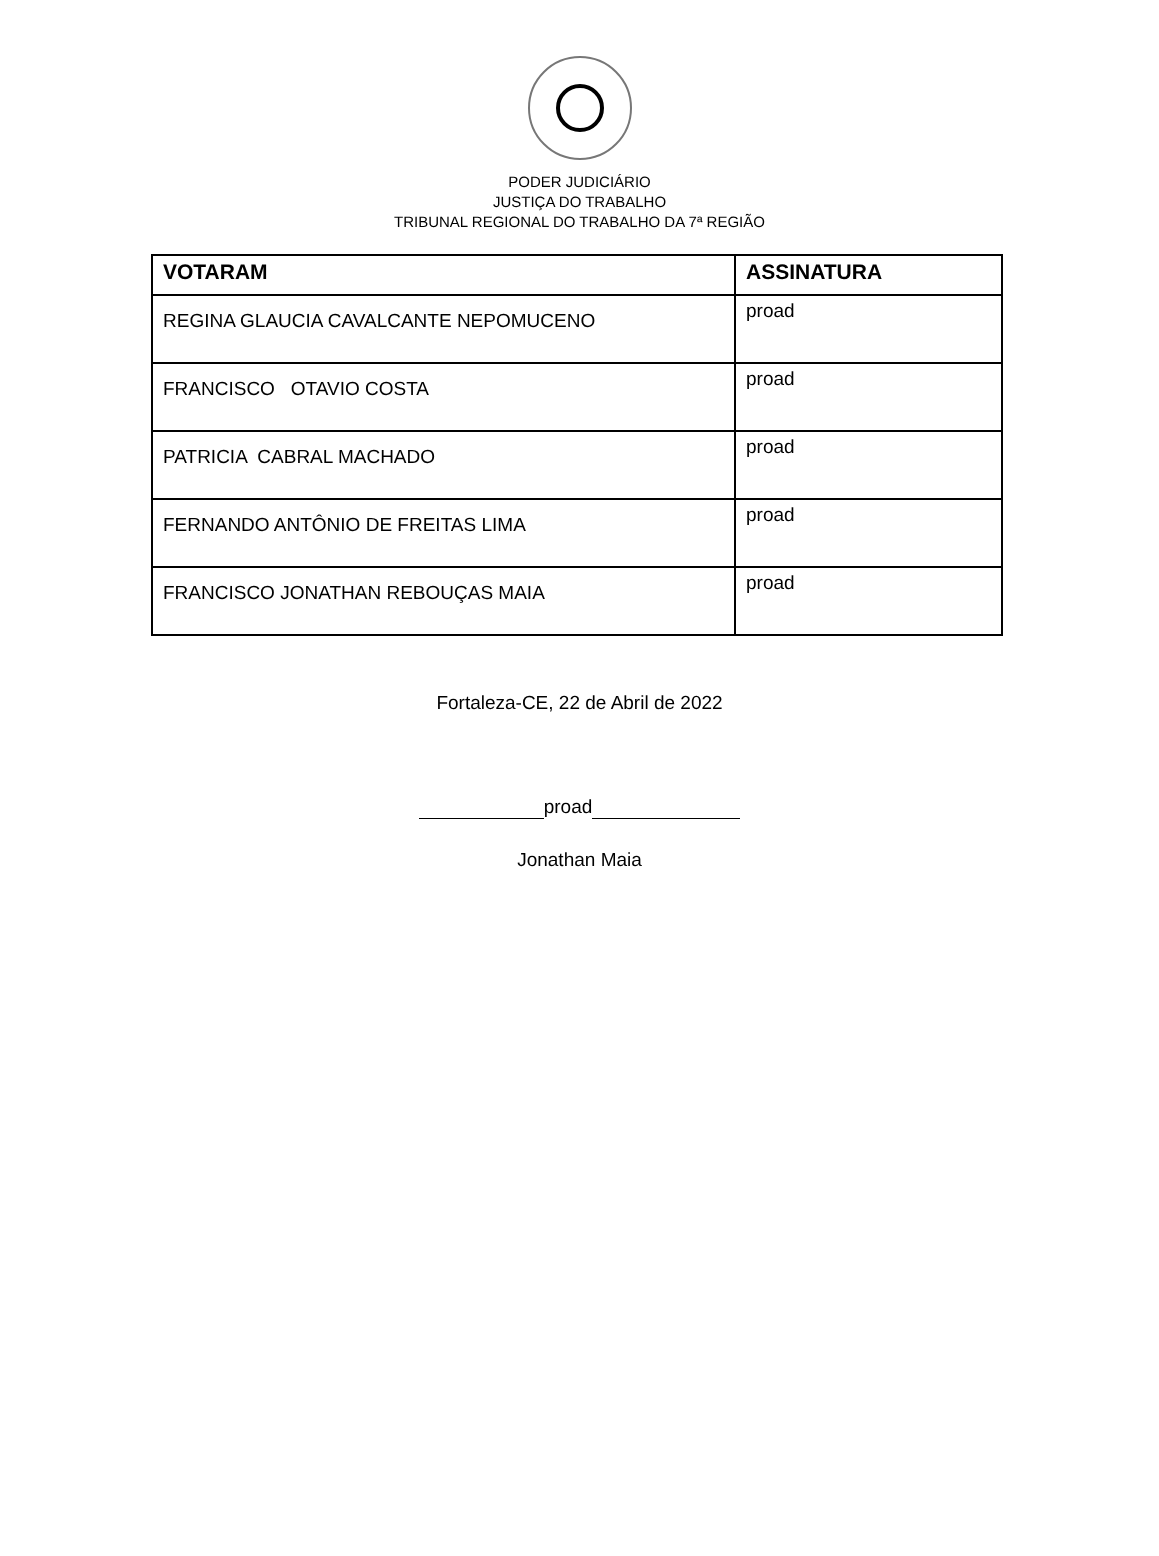PODER JUDICIÁRIO
JUSTIÇA DO TRABALHO
TRIBUNAL REGIONAL DO TRABALHO DA 7ª REGIÃO
| VOTARAM | ASSINATURA |
| --- | --- |
| REGINA GLAUCIA CAVALCANTE NEPOMUCENO | proad |
| FRANCISCO OTAVIO COSTA | proad |
| PATRICIA CABRAL MACHADO | proad |
| FERNANDO ANTÔNIO DE FREITAS LIMA | proad |
| FRANCISCO JONATHAN REBOUÇAS MAIA | proad |
Fortaleza-CE, 22 de Abril de 2022
proad
Jonathan Maia